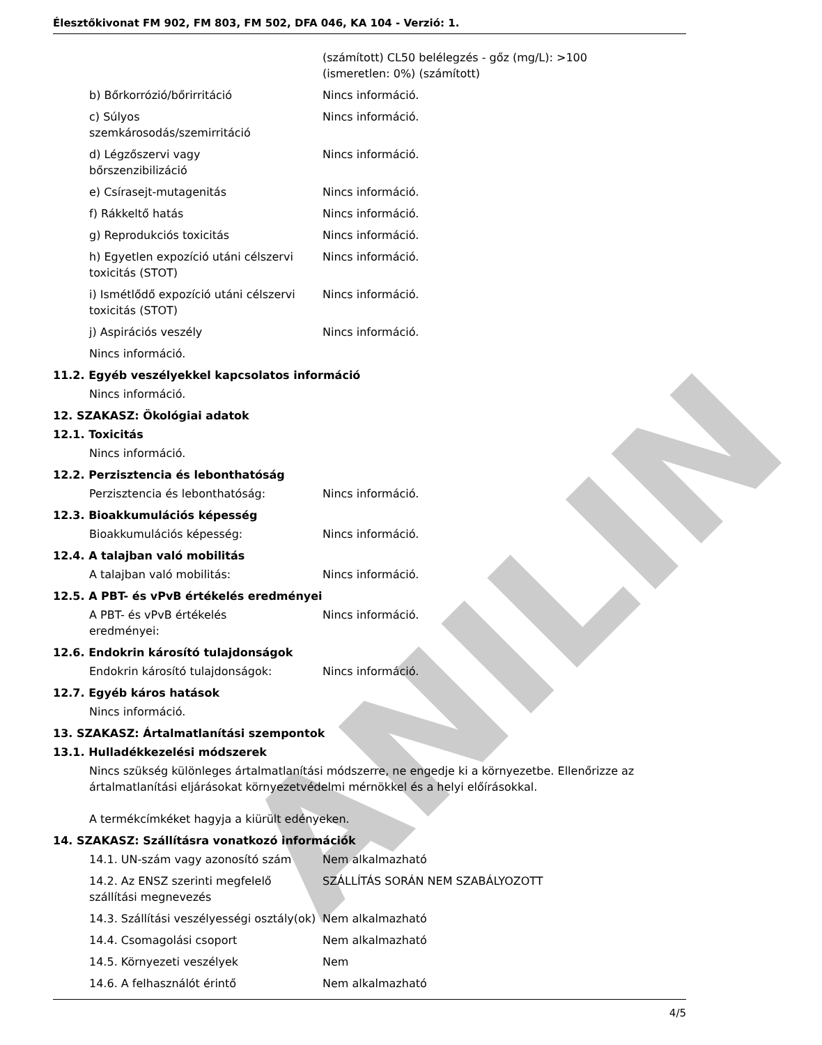ANILIN
Élesztőkivonat FM 902, FM 803, FM 502, DFA 046, KA 104 - Verzió: 1.
| | (számított) CL50 belélegzés - gőz (mg/L): >100 (ismeretlen: 0%) (számított) |
| b) Bőrkorrózió/bőrirritáció | Nincs információ. |
| c) Súlyos szemkárosodás/szemirritáció | Nincs információ. |
| d) Légzőszervi vagy bőrszenzibilizáció | Nincs információ. |
| e) Csírasejt-mutagenitás | Nincs információ. |
| f) Rákkeltő hatás | Nincs információ. |
| g) Reprodukciós toxicitás | Nincs információ. |
| h) Egyetlen expozíció utáni célszervi toxicitás (STOT) | Nincs információ. |
| i) Ismétlődő expozíció utáni célszervi toxicitás (STOT) | Nincs információ. |
| j) Aspirációs veszély | Nincs információ. |
Nincs információ.
11.2. Egyéb veszélyekkel kapcsolatos információ
Nincs információ.
12. SZAKASZ: Ökológiai adatok
12.1. Toxicitás
Nincs információ.
12.2. Perzisztencia és lebonthatóság
| Perzisztencia és lebonthatóság: | Nincs információ. |
12.3. Bioakkumulációs képesség
| Bioakkumulációs képesség: | Nincs információ. |
12.4. A talajban való mobilitás
| A talajban való mobilitás: | Nincs információ. |
12.5. A PBT- és vPvB értékelés eredményei
| A PBT- és vPvB értékelés eredményei: | Nincs információ. |
12.6. Endokrin károsító tulajdonságok
| Endokrin károsító tulajdonságok: | Nincs információ. |
12.7. Egyéb káros hatások
Nincs információ.
13. SZAKASZ: Ártalmatlanítási szempontok
13.1. Hulladékkezelési módszerek
Nincs szükség különleges ártalmatlanítási módszerre, ne engedje ki a környezetbe. Ellenőrizze az ártalmatlanítási eljárásokat környezetvédelmi mérnökkel és a helyi előírásokkal.
A termékcímkéket hagyja a kiürült edényeken.
14. SZAKASZ: Szállításra vonatkozó információk
| 14.1. UN-szám vagy azonosító szám | Nem alkalmazható |
| 14.2. Az ENSZ szerinti megfelelő szállítási megnevezés | SZÁLLÍTÁS SORÁN NEM SZABÁLYOZOTT |
| 14.3. Szállítási veszélyességi osztály(ok) | Nem alkalmazható |
| 14.4. Csomagolási csoport | Nem alkalmazható |
| 14.5. Környezeti veszélyek | Nem |
| 14.6. A felhasználót érintő | Nem alkalmazható |
4/5